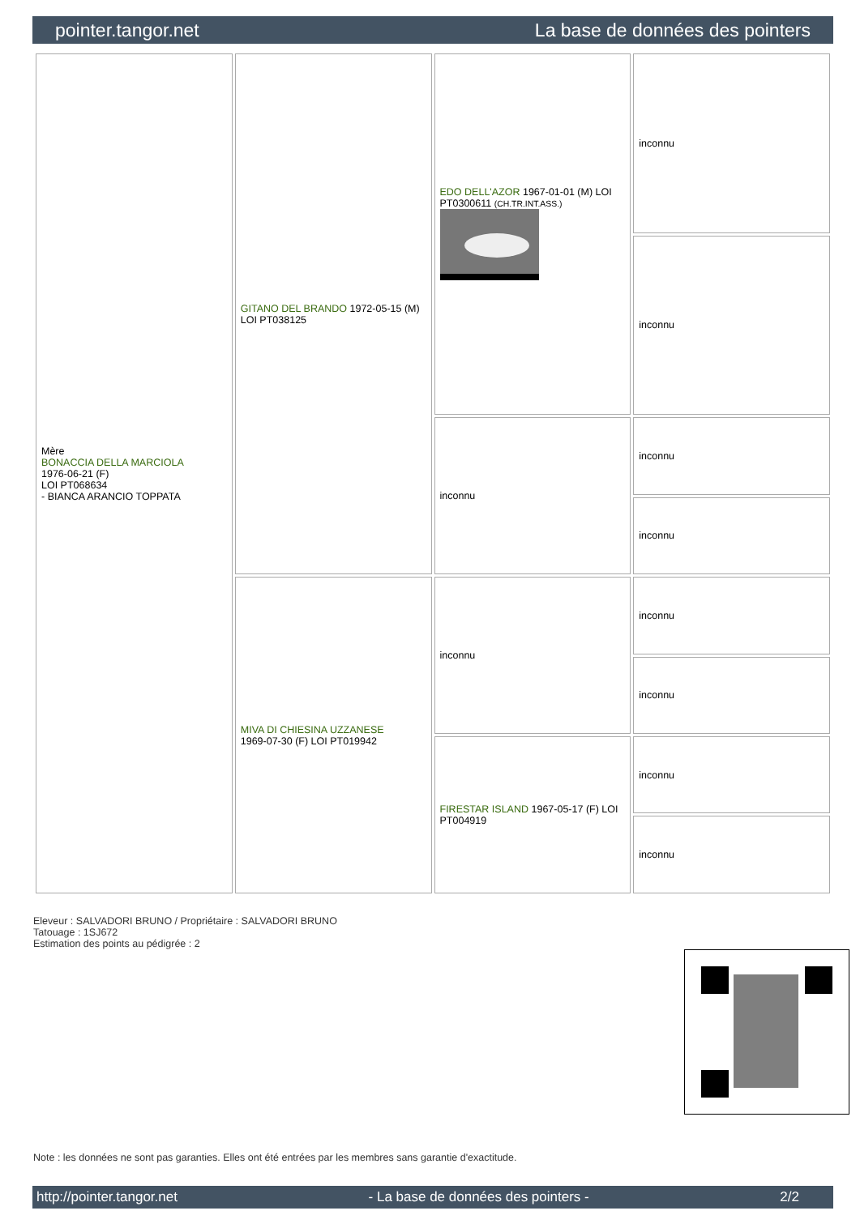pointer.tangor.net La base de données des pointers
| Mère BONACCIA DELLA MARCIOLA 1976-06-21 (F) LOI PT068634 - BIANCA ARANCIO TOPPATA | GITANO DEL BRANDO 1972-05-15 (M) LOI PT038125 | EDO DELL'AZOR 1967-01-01 (M) LOI PT0300611 (CH.TR.INT.ASS.) | inconnu |
| | | | inconnu |
| | | inconnu | inconnu |
| | | | inconnu |
| | MIVA DI CHIESINA UZZANESE 1969-07-30 (F) LOI PT019942 | inconnu | inconnu |
| | | | inconnu |
| | | FIRESTAR ISLAND 1967-05-17 (F) LOI PT004919 | inconnu |
| | | | inconnu |
Eleveur : SALVADORI BRUNO / Propriétaire : SALVADORI BRUNO
Tatouage : 1SJ672
Estimation des points au pédigrée : 2
Note : les données ne sont pas garanties. Elles ont été entrées par les membres sans garantie d'exactitude.
http://pointer.tangor.net - La base de données des pointers - 2/2